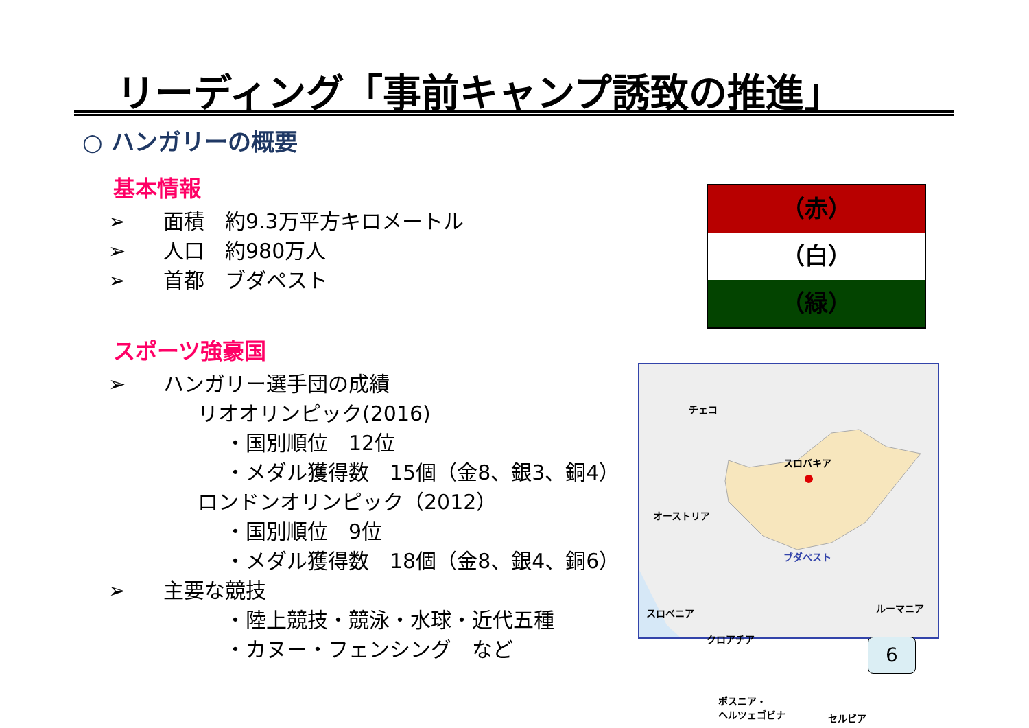リーディング「事前キャンプ誘致の推進」
○ ハンガリーの概要
基本情報
➢ 面積　約9.3万平方キロメートル
➢ 人口　約980万人
➢ 首都　ブダペスト
スポーツ強豪国
➢ ハンガリー選手団の成績
リオオリンピック(2016)
・国別順位　12位
・メダル獲得数　15個（金8、銀3、銅4）
ロンドンオリンピック（2012）
・国別順位　9位
・メダル獲得数　18個（金8、銀4、銅6）
➢ 主要な競技
・陸上競技・競泳・水球・近代五種
・カヌー・フェンシング　など
（赤）
（白）
（緑）
チェコ
スロバキア
オーストリア
ブダペスト
ルーマニア スロベニア
クロアチア
ボスニア・
ヘルツェゴビナ セルビア
6